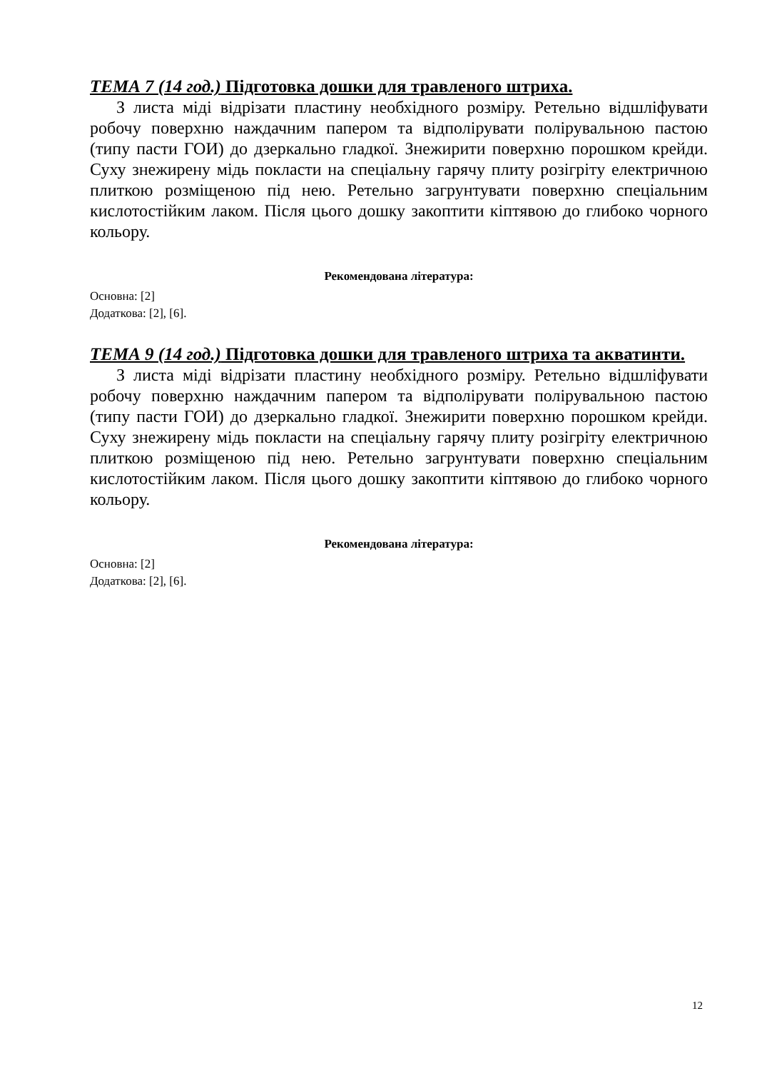ТЕМА 7 (14 год.) Підготовка дошки для травленого штриха.
З листа міді відрізати пластину необхідного розміру. Ретельно відшліфувати робочу поверхню наждачним папером та відполірувати полірувальною пастою (типу пасти ГОИ) до дзеркально гладкої. Знежирити поверхню порошком крейди. Суху знежирену мідь покласти на спеціальну гарячу плиту розігріту електричною плиткою розміщеною під нею. Ретельно загрунтувати поверхню спеціальним кислотостійким лаком. Після цього дошку закоптити кіптявою до глибоко чорного кольору.
Рекомендована література:
Основна: [2]
Додаткова: [2], [6].
ТЕМА 9 (14 год.) Підготовка дошки для травленого штриха та акватинти.
З листа міді відрізати пластину необхідного розміру. Ретельно відшліфувати робочу поверхню наждачним папером та відполірувати полірувальною пастою (типу пасти ГОИ) до дзеркально гладкої. Знежирити поверхню порошком крейди. Суху знежирену мідь покласти на спеціальну гарячу плиту розігріту електричною плиткою розміщеною під нею. Ретельно загрунтувати поверхню спеціальним кислотостійким лаком. Після цього дошку закоптити кіптявою до глибоко чорного кольору.
Рекомендована література:
Основна: [2]
Додаткова: [2], [6].
12